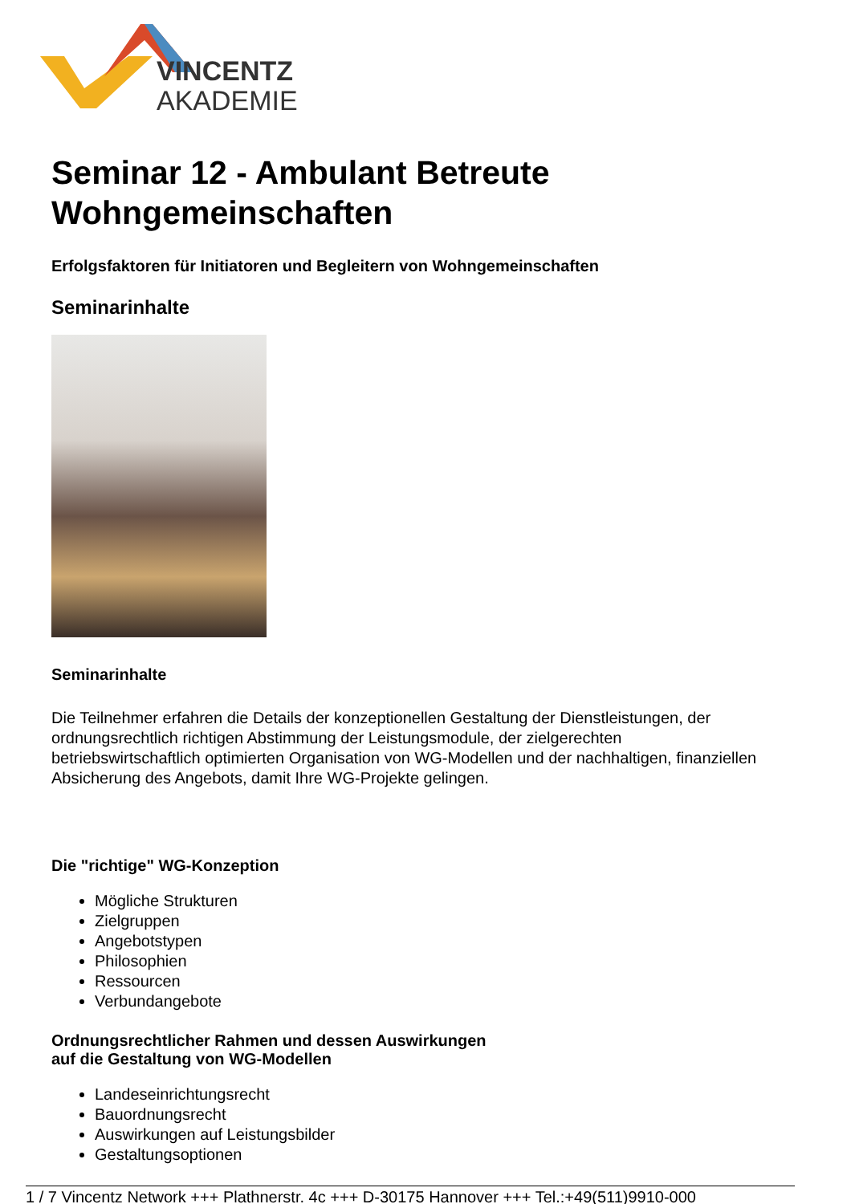VINCENTZ
AKADEMIE
Seminar 12 - Ambulant Betreute Wohngemeinschaften
Erfolgsfaktoren für Initiatoren und Begleitern von Wohngemeinschaften
Seminarinhalte
Seminarinhalte
Die Teilnehmer erfahren die Details der konzeptionellen Gestaltung der Dienstleistungen, der ordnungsrechtlich richtigen Abstimmung der Leistungsmodule, der zielgerechten betriebswirtschaftlich optimierten Organisation von WG-Modellen und der nachhaltigen, finanziellen Absicherung des Angebots, damit Ihre WG-Projekte gelingen.
Die "richtige" WG-Konzeption
Mögliche Strukturen
Zielgruppen
Angebotstypen
Philosophien
Ressourcen
Verbundangebote
Ordnungsrechtlicher Rahmen und dessen Auswirkungen
auf die Gestaltung von WG-Modellen
Landeseinrichtungsrecht
Bauordnungsrecht
Auswirkungen auf Leistungsbilder
Gestaltungsoptionen
1 / 7 Vincentz Network +++ Plathnerstr. 4c +++ D-30175 Hannover +++ Tel.:+49(511)9910-000